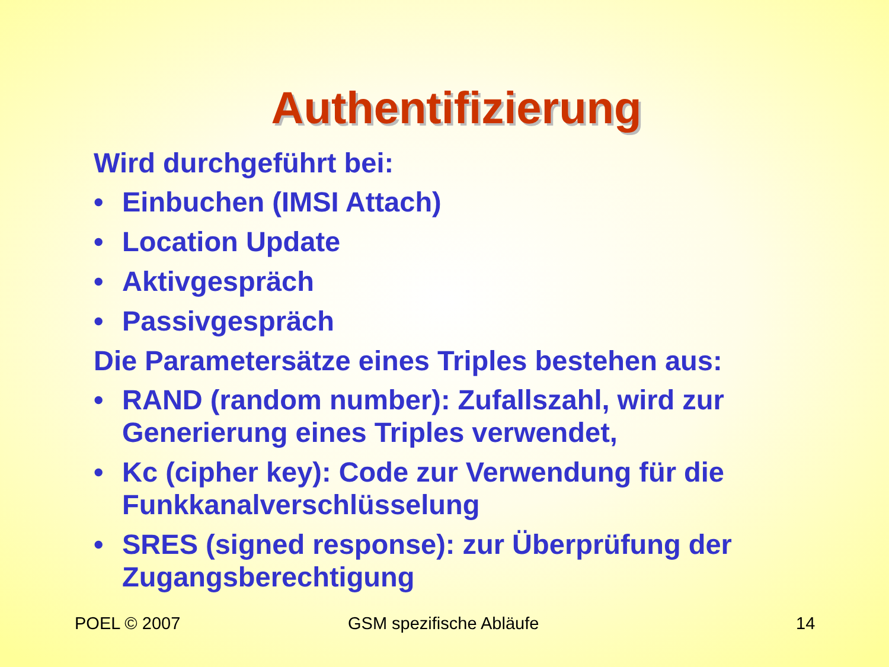Authentifizierung
Wird durchgeführt bei:
• Einbuchen (IMSI Attach)
• Location Update
• Aktivgespräch
• Passivgespräch
Die Parametersätze eines Triples bestehen aus:
• RAND (random number): Zufallszahl, wird zur Generierung eines Triples verwendet,
• Kc (cipher key): Code zur Verwendung für die Funkkanalverschlüsselung
• SRES (signed response): zur Überprüfung der Zugangsberechtigung
POEL © 2007 GSM spezifische Abläufe 14